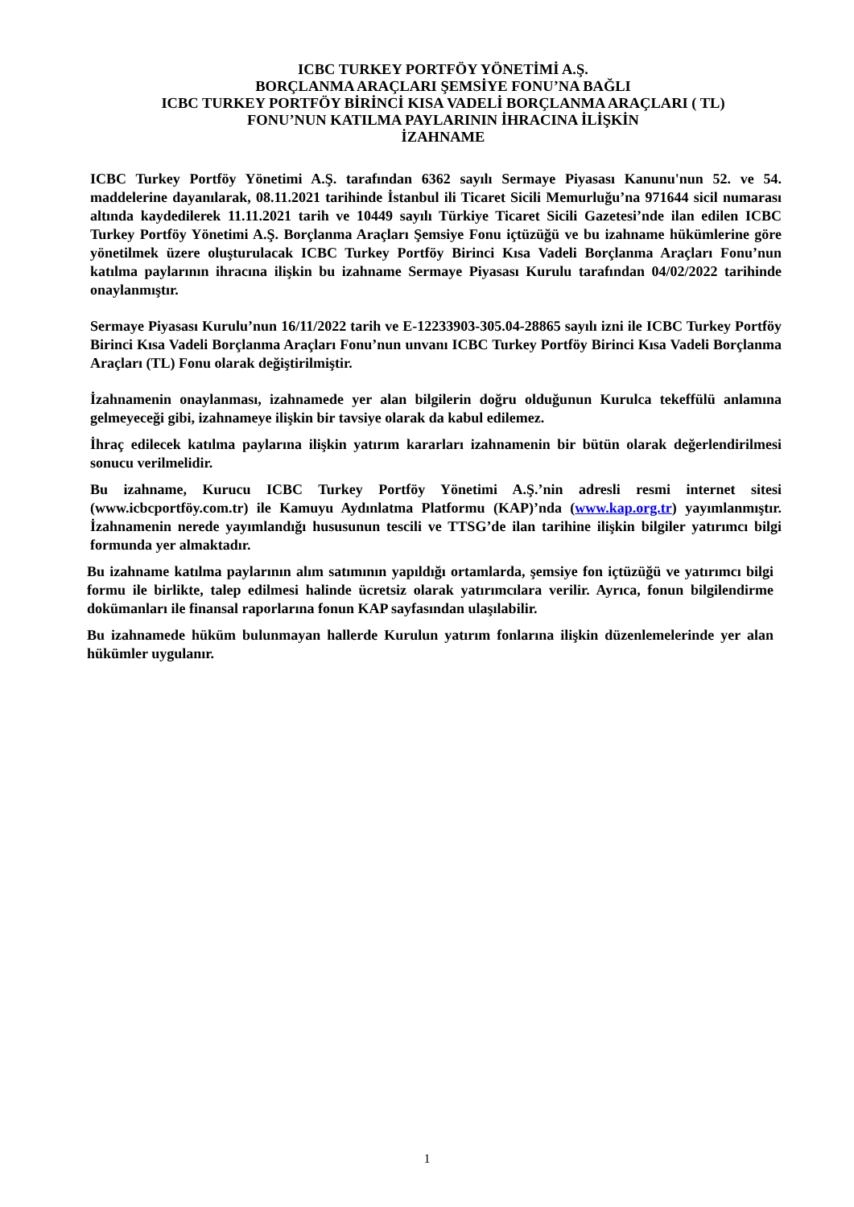ICBC TURKEY PORTFÖY YÖNETİMİ A.Ş.
BORÇLANMA ARAÇLARI ŞEMSİYE FONU’NA BAĞLI
ICBC TURKEY PORTFÖY BİRİNCİ KISA VADELİ BORÇLANMA ARAÇLARI ( TL)
FONU’NUN KATILMA PAYLARININ İHRACINA İLİŞKİN
İZAHNAME
ICBC Turkey Portföy Yönetimi A.Ş. tarafından 6362 sayılı Sermaye Piyasası Kanunu'nun 52. ve 54. maddelerine dayanılarak, 08.11.2021 tarihinde İstanbul ili Ticaret Sicili Memurluğu’na 971644 sicil numarası altında kaydedilerek 11.11.2021 tarih ve 10449 sayılı Türkiye Ticaret Sicili Gazetesi’nde ilan edilen ICBC Turkey Portföy Yönetimi A.Ş. Borçlanma Araçları Şemsiye Fonu içtüzüğü ve bu izahname hükümlerine göre yönetilmek üzere oluşturulacak ICBC Turkey Portföy Birinci Kısa Vadeli Borçlanma Araçları Fonu’nun katılma paylarının ihracına ilişkin bu izahname Sermaye Piyasası Kurulu tarafından 04/02/2022 tarihinde onaylanmıştır.
Sermaye Piyasası Kurulu’nun 16/11/2022 tarih ve E-12233903-305.04-28865 sayılı izni ile ICBC Turkey Portföy Birinci Kısa Vadeli Borçlanma Araçları Fonu’nun unvanı ICBC Turkey Portföy Birinci Kısa Vadeli Borçlanma Araçları (TL) Fonu olarak değiştirilmiştir.
İzahnamenin onaylanması, izahnamede yer alan bilgilerin doğru olduğunun Kurulca tekeffülü anlamına gelmeyeceği gibi, izahnameye ilişkin bir tavsiye olarak da kabul edilemez.
İhraç edilecek katılma paylarına ilişkin yatırım kararları izahnamenin bir bütün olarak değerlendirilmesi sonucu verilmelidir.
Bu izahname, Kurucu ICBC Turkey Portföy Yönetimi A.Ş.’nin adresli resmi internet sitesi (www.icbcportföy.com.tr) ile Kamuyu Aydınlatma Platformu (KAP)’nda (www.kap.org.tr) yayımlanmıştır. İzahnamenin nerede yayımlandığı hususunun tescili ve TTSG’de ilan tarihine ilişkin bilgiler yatırımcı bilgi formunda yer almaktadır.
Bu izahname katılma paylarının alım satımının yapıldığı ortamlarda, şemsiye fon içtüzüğü ve yatırımcı bilgi formu ile birlikte, talep edilmesi halinde ücretsiz olarak yatırımcılara verilir. Ayrıca, fonun bilgilendirme dokümanları ile finansal raporlarına fonun KAP sayfasından ulaşılabilir.
Bu izahnamede hüküm bulunmayan hallerde Kurulun yatırım fonlarına ilişkin düzenlemelerinde yer alan hükümler uygulanır.
1